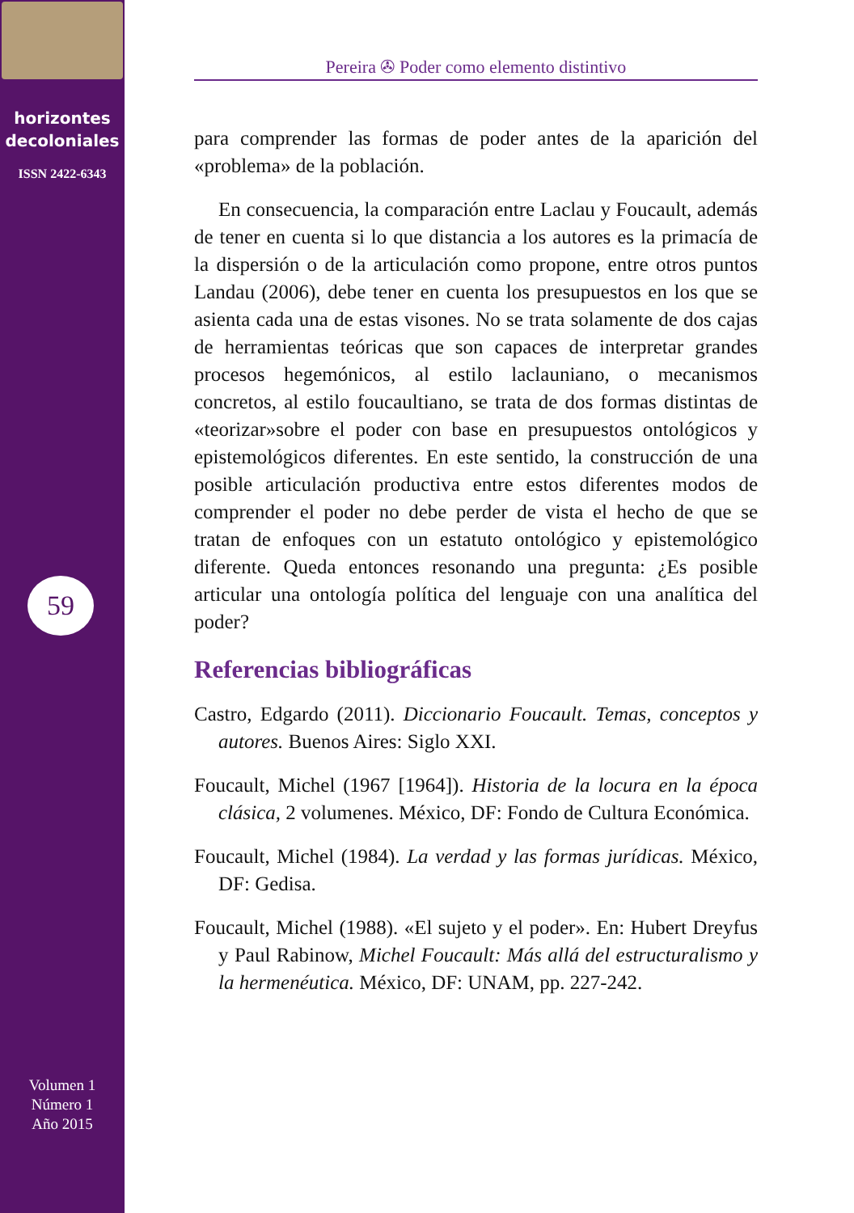horizontes
decoloniales
ISSN 2422-6343
59
Volumen 1
Número 1
Año 2015
Pereira ✇ Poder como elemento distintivo
para comprender las formas de poder antes de la aparición del «problema» de la población.
En consecuencia, la comparación entre Laclau y Foucault, además de tener en cuenta si lo que distancia a los autores es la primacía de la dispersión o de la articulación como propone, entre otros puntos Landau (2006), debe tener en cuenta los presupuestos en los que se asienta cada una de estas visones. No se trata solamente de dos cajas de herramientas teóricas que son capaces de interpretar grandes procesos hegemónicos, al estilo laclauniano, o mecanismos concretos, al estilo foucaultiano, se trata de dos formas distintas de «teorizar»sobre el poder con base en presupuestos ontológicos y epistemológicos diferentes. En este sentido, la construcción de una posible articulación productiva entre estos diferentes modos de comprender el poder no debe perder de vista el hecho de que se tratan de enfoques con un estatuto ontológico y epistemológico diferente. Queda entonces resonando una pregunta: ¿Es posible articular una ontología política del lenguaje con una analítica del poder?
Referencias bibliográficas
Castro, Edgardo (2011). Diccionario Foucault. Temas, conceptos y autores. Buenos Aires: Siglo XXI.
Foucault, Michel (1967 [1964]). Historia de la locura en la época clásica, 2 volumenes. México, DF: Fondo de Cultura Económica.
Foucault, Michel (1984). La verdad y las formas jurídicas. México, DF: Gedisa.
Foucault, Michel (1988). «El sujeto y el poder». En: Hubert Dreyfus y Paul Rabinow, Michel Foucault: Más allá del estructuralismo y la hermenéutica. México, DF: UNAM, pp. 227-242.